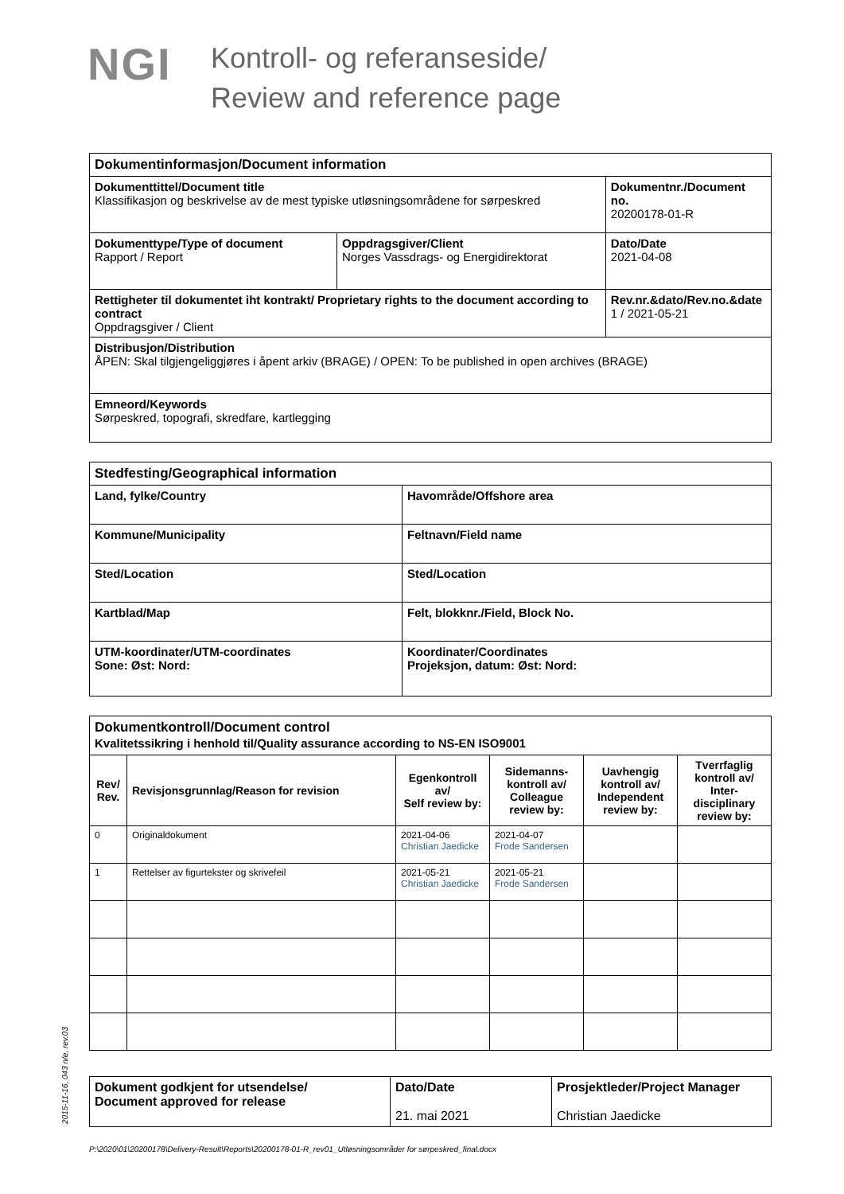NGI
Kontroll- og referanseside/
Review and reference page
| Dokumentinformasjon/Document information | | |
| Dokumenttittel/Document title Klassifikasjon og beskrivelse av de mest typiske utløsningsområdene for sørpeskred | | Dokumentnr./Document no. 20200178-01-R |
| Dokumenttype/Type of document Rapport / Report | Oppdragsgiver/Client Norges Vassdrags- og Energidirektorat | Dato/Date 2021-04-08 |
| Rettigheter til dokumentet iht kontrakt/ Proprietary rights to the document according to contract Oppdragsgiver / Client | | Rev.nr.&dato/Rev.no.&date 1 / 2021-05-21 |
| Distribusjon/Distribution ÅPEN: Skal tilgjengeliggjøres i åpent arkiv (BRAGE) / OPEN: To be published in open archives (BRAGE) | | |
| Emneord/Keywords Sørpeskred, topografi, skredfare, kartlegging | | |
| Stedfesting/Geographical information | |
| Land, fylke/Country | Havområde/Offshore area |
| Kommune/Municipality | Feltnavn/Field name |
| Sted/Location | Sted/Location |
| Kartblad/Map | Felt, blokknr./Field, Block No. |
| UTM-koordinater/UTM-coordinates Sone: Øst: Nord: | Koordinater/Coordinates Projeksjon, datum: Øst: Nord: |
| Dokumentkontroll/Document control Kvalitetssikring i henhold til/Quality assurance according to NS-EN ISO9001 | | | | | |
| Rev/ Rev. | Revisjonsgrunnlag/Reason for revision | Egenkontroll av/ Self review by: | Sidemanns-kontroll av/ Colleague review by: | Uavhengig kontroll av/ Independent review by: | Tverrfaglig kontroll av/ Inter-disciplinary review by: |
| 0 | Originaldokument | 2021-04-06 Christian Jaedicke | 2021-04-07 Frode Sandersen | | |
| 1 | Rettelser av figurtekster og skrivefeil | 2021-05-21 Christian Jaedicke | 2021-05-21 Frode Sandersen | | |
| Dokument godkjent for utsendelse/ Document approved for release | Dato/Date 21. mai 2021 | Prosjektleder/Project Manager Christian Jaedicke |
2015-11-16, 043 n/e, rev.03
P:\2020\01\20200178\Delivery-Result\Reports\20200178-01-R_rev01_Utløsningsområder for sørpeskred_final.docx